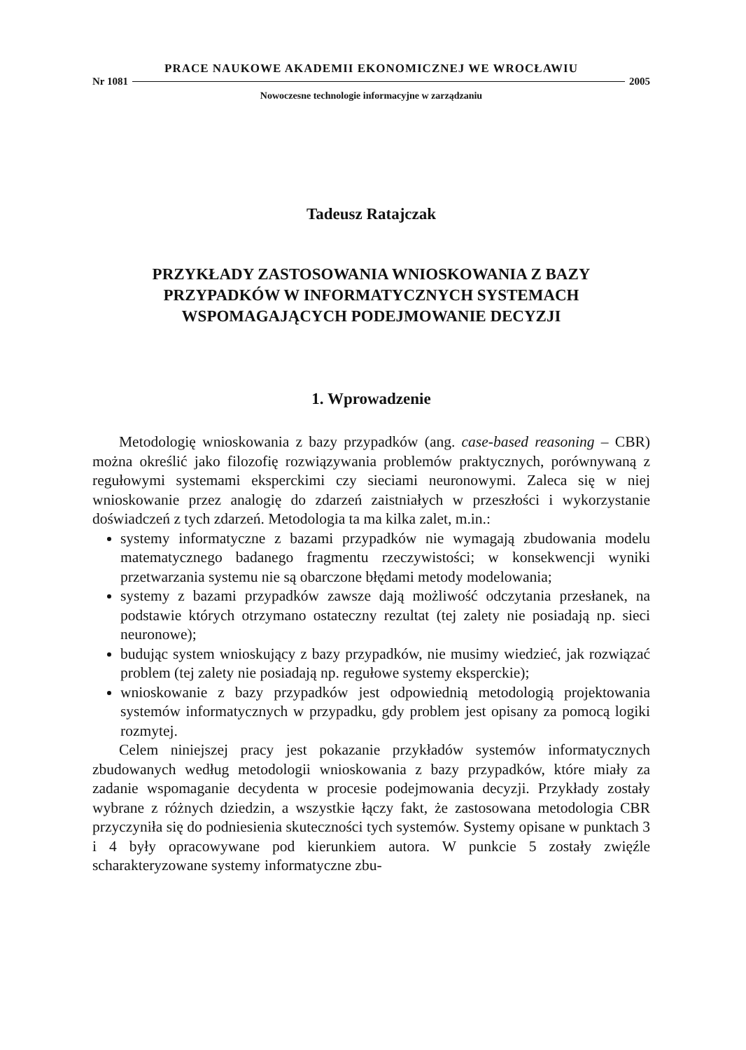PRACE NAUKOWE AKADEMII EKONOMICZNEJ WE WROCŁAWIU
Nr 1081 2005
Nowoczesne technologie informacyjne w zarządzaniu
Tadeusz Ratajczak
PRZYKŁADY ZASTOSOWANIA WNIOSKOWANIA Z BAZY
PRZYPADKÓW W INFORMATYCZNYCH SYSTEMACH
WSPOMAGAJĄCYCH PODEJMOWANIE DECYZJI
1. Wprowadzenie
Metodologię wnioskowania z bazy przypadków (ang. case-based reasoning – CBR) można określić jako filozofię rozwiązywania problemów praktycznych, porównywaną z regułowymi systemami eksperckimi czy sieciami neuronowymi. Zaleca się w niej wnioskowanie przez analogię do zdarzeń zaistniałych w przeszłości i wykorzystanie doświadczeń z tych zdarzeń. Metodologia ta ma kilka zalet, m.in.:
systemy informatyczne z bazami przypadków nie wymagają zbudowania modelu matematycznego badanego fragmentu rzeczywistości; w konsekwencji wyniki przetwarzania systemu nie są obarczone błędami metody modelowania;
systemy z bazami przypadków zawsze dają możliwość odczytania przesłanek, na podstawie których otrzymano ostateczny rezultat (tej zalety nie posiadają np. sieci neuronowe);
budując system wnioskujący z bazy przypadków, nie musimy wiedzieć, jak rozwiązać problem (tej zalety nie posiadają np. regułowe systemy eksperckie);
wnioskowanie z bazy przypadków jest odpowiednią metodologią projektowania systemów informatycznych w przypadku, gdy problem jest opisany za pomocą logiki rozmytej.
Celem niniejszej pracy jest pokazanie przykładów systemów informatycznych zbudowanych według metodologii wnioskowania z bazy przypadków, które miały za zadanie wspomaganie decydenta w procesie podejmowania decyzji. Przykłady zostały wybrane z różnych dziedzin, a wszystkie łączy fakt, że zastosowana metodologia CBR przyczyniła się do podniesienia skuteczności tych systemów. Systemy opisane w punktach 3 i 4 były opracowywane pod kierunkiem autora. W punkcie 5 zostały zwięźle scharakteryzowane systemy informatyczne zbu-